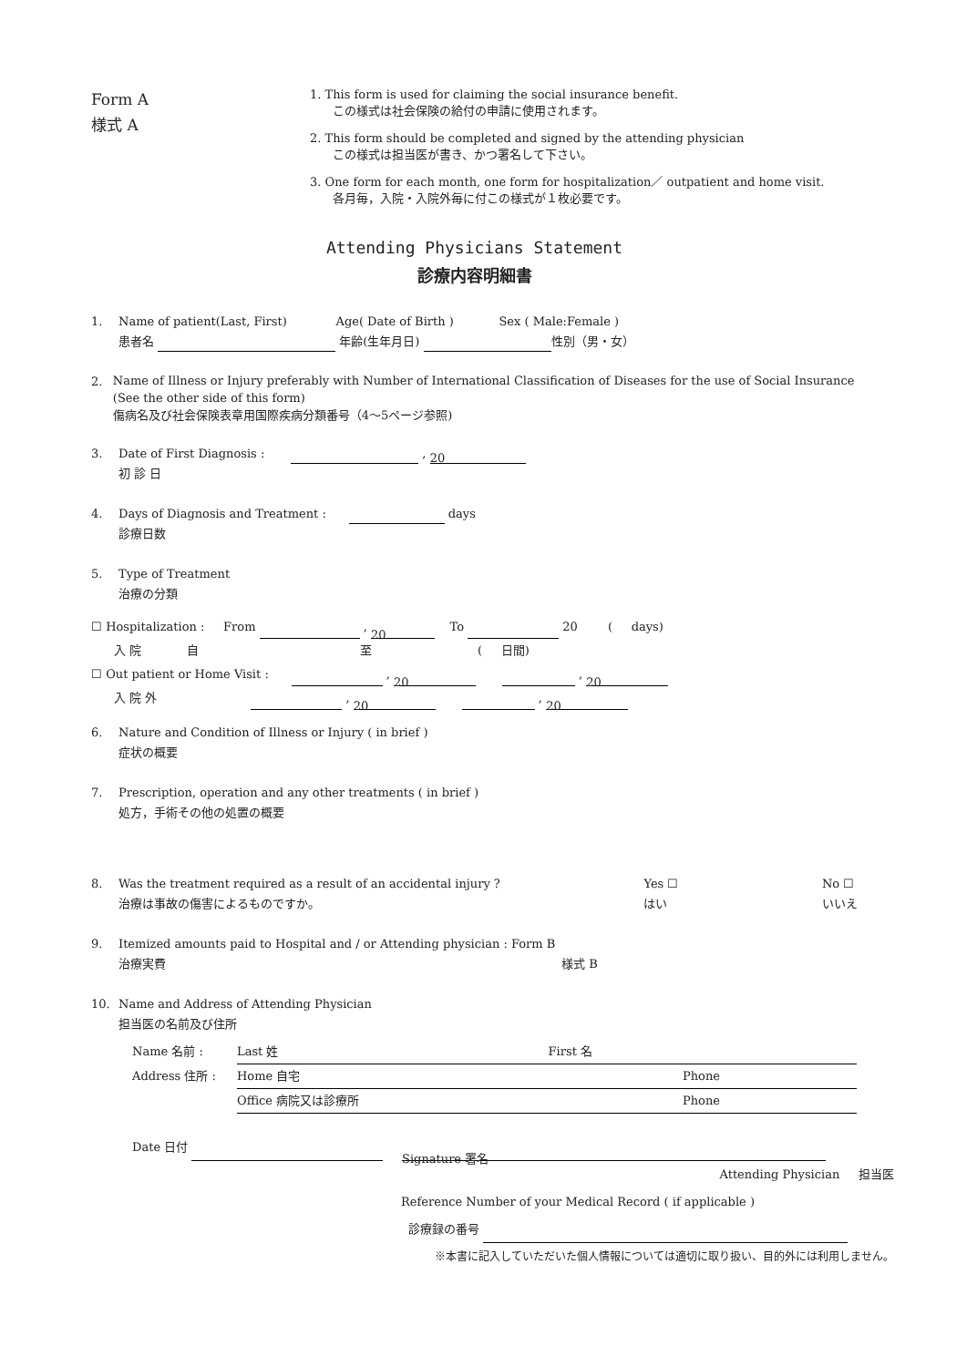Form A
様式 A
1. This form is used for claiming the social insurance benefit.
この様式は社会保険の給付の申請に使用されます。
2. This form should be completed and signed by the attending physician
この様式は担当医が書き、かつ署名して下さい。
3. One form for each month, one form for hospitalization／ outpatient and home visit.
各月毎，入院・入院外毎に付この様式が１枚必要です。
Attending Physicians Statement
診療内容明細書
1. Name of patient(Last, First) Age( Date of Birth ) Sex ( Male:Female )
患者名 年齢(生年月日) 性別（男・女）
2.
Name of Illness or Injury preferably with Number of International Classification of Diseases for the use of Social Insurance (See the other side of this form)
傷病名及び社会保険表章用国際疾病分類番号（4～5ページ参照)
3. Date of First Diagnosis : , 20
初 診 日
4. Days of Diagnosis and Treatment : days
診療日数
5. Type of Treatment
治療の分類
☐ Hospitalization : From , 20 To 20 ( days)
入 院 自 至 ( 日間)
☐ Out patient or Home Visit : , 20 , 20
入 院 外 , 20 , 20
6. Nature and Condition of Illness or Injury ( in brief )
症状の概要
7. Prescription, operation and any other treatments ( in brief )
処方，手術その他の処置の概要
8. Was the treatment required as a result of an accidental injury ?
治療は事故の傷害によるものですか。
Yes ☐
はい
No ☐
いいえ
9. Itemized amounts paid to Hospital and / or Attending physician : Form B
治療実費 様式 B
10. Name and Address of Attending Physician
担当医の名前及び住所
Name 名前 : Last 姓 First 名
Address 住所 : Home 自宅 Phone
Office 病院又は診療所 Phone
Date 日付 Signature 署名
Attending Physician 担当医
Reference Number of your Medical Record ( if applicable )
診療録の番号
※本書に記入していただいた個人情報については適切に取り扱い、目的外には利用しません。